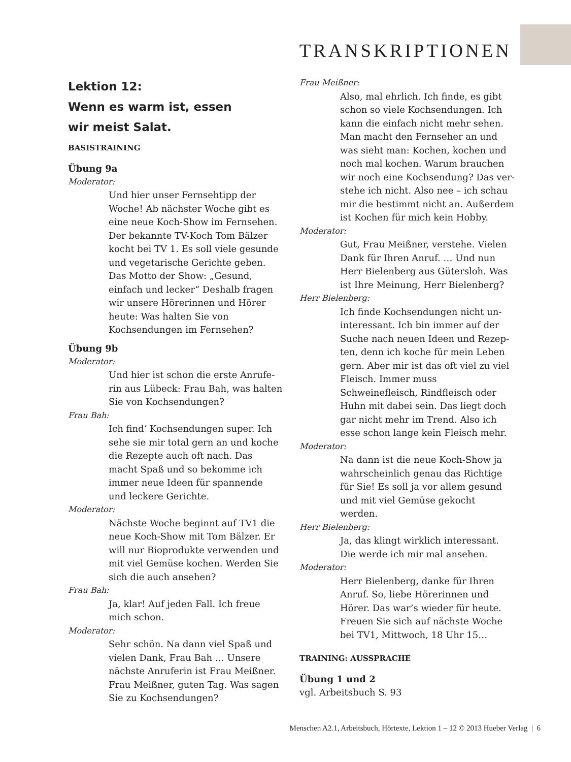TRANSKRIPTIONEN
Lektion 12:
Wenn es warm ist, essen
wir meist Salat.
BASISTRAINING
Übung 9a
Moderator:
Und hier unser Fernsehtipp der Woche! Ab nächster Woche gibt es eine neue Koch-Show im Fernsehen. Der bekannte TV-Koch Tom Bälzer kocht bei TV 1. Es soll viele gesunde und vegetarische Gerichte geben. Das Motto der Show: „Gesund, einfach und lecker“ Deshalb fragen wir unsere Hörerinnen und Hörer heute: Was halten Sie von Kochsendungen im Fernsehen?
Übung 9b
Moderator:
Und hier ist schon die erste Anrufe-rin aus Lübeck: Frau Bah, was halten Sie von Kochsendungen?
Frau Bah:
Ich find‘ Kochsendungen super. Ich sehe sie mir total gern an und koche die Rezepte auch oft nach. Das macht Spaß und so bekomme ich immer neue Ideen für spannende und leckere Gerichte.
Moderator:
Nächste Woche beginnt auf TV1 die neue Koch-Show mit Tom Bälzer. Er will nur Bioprodukte verwenden und mit viel Gemüse kochen. Werden Sie sich die auch ansehen?
Frau Bah:
Ja, klar! Auf jeden Fall. Ich freue mich schon.
Moderator:
Sehr schön. Na dann viel Spaß und vielen Dank, Frau Bah … Unsere nächste Anruferin ist Frau Meißner. Frau Meißner, guten Tag. Was sagen Sie zu Kochsendungen?
Frau Meißner:
Also, mal ehrlich. Ich finde, es gibt schon so viele Kochsendungen. Ich kann die einfach nicht mehr sehen. Man macht den Fernseher an und was sieht man: Kochen, kochen und noch mal kochen. Warum brauchen wir noch eine Kochsendung? Das ver-stehe ich nicht. Also nee – ich schau mir die bestimmt nicht an. Außerdem ist Kochen für mich kein Hobby.
Moderator:
Gut, Frau Meißner, verstehe. Vielen Dank für Ihren Anruf. … Und nun Herr Bielenberg aus Gütersloh. Was ist Ihre Meinung, Herr Bielenberg?
Herr Bielenberg:
Ich finde Kochsendungen nicht un-interessant. Ich bin immer auf der Suche nach neuen Ideen und Rezep-ten, denn ich koche für mein Leben gern. Aber mir ist das oft viel zu viel Fleisch. Immer muss Schweinefleisch, Rindfleisch oder Huhn mit dabei sein. Das liegt doch gar nicht mehr im Trend. Also ich esse schon lange kein Fleisch mehr.
Moderator:
Na dann ist die neue Koch-Show ja wahrscheinlich genau das Richtige für Sie! Es soll ja vor allem gesund und mit viel Gemüse gekocht werden.
Herr Bielenberg:
Ja, das klingt wirklich interessant. Die werde ich mir mal ansehen.
Moderator:
Herr Bielenberg, danke für Ihren Anruf. So, liebe Hörerinnen und Hörer. Das war’s wieder für heute. Freuen Sie sich auf nächste Woche bei TV1, Mittwoch, 18 Uhr 15…
TRAINING: AUSSPRACHE
Übung 1 und 2
vgl. Arbeitsbuch S. 93
Menschen A2.1, Arbeitsbuch, Hörtexte, Lektion 1 – 12 © 2013 Hueber Verlag | 6